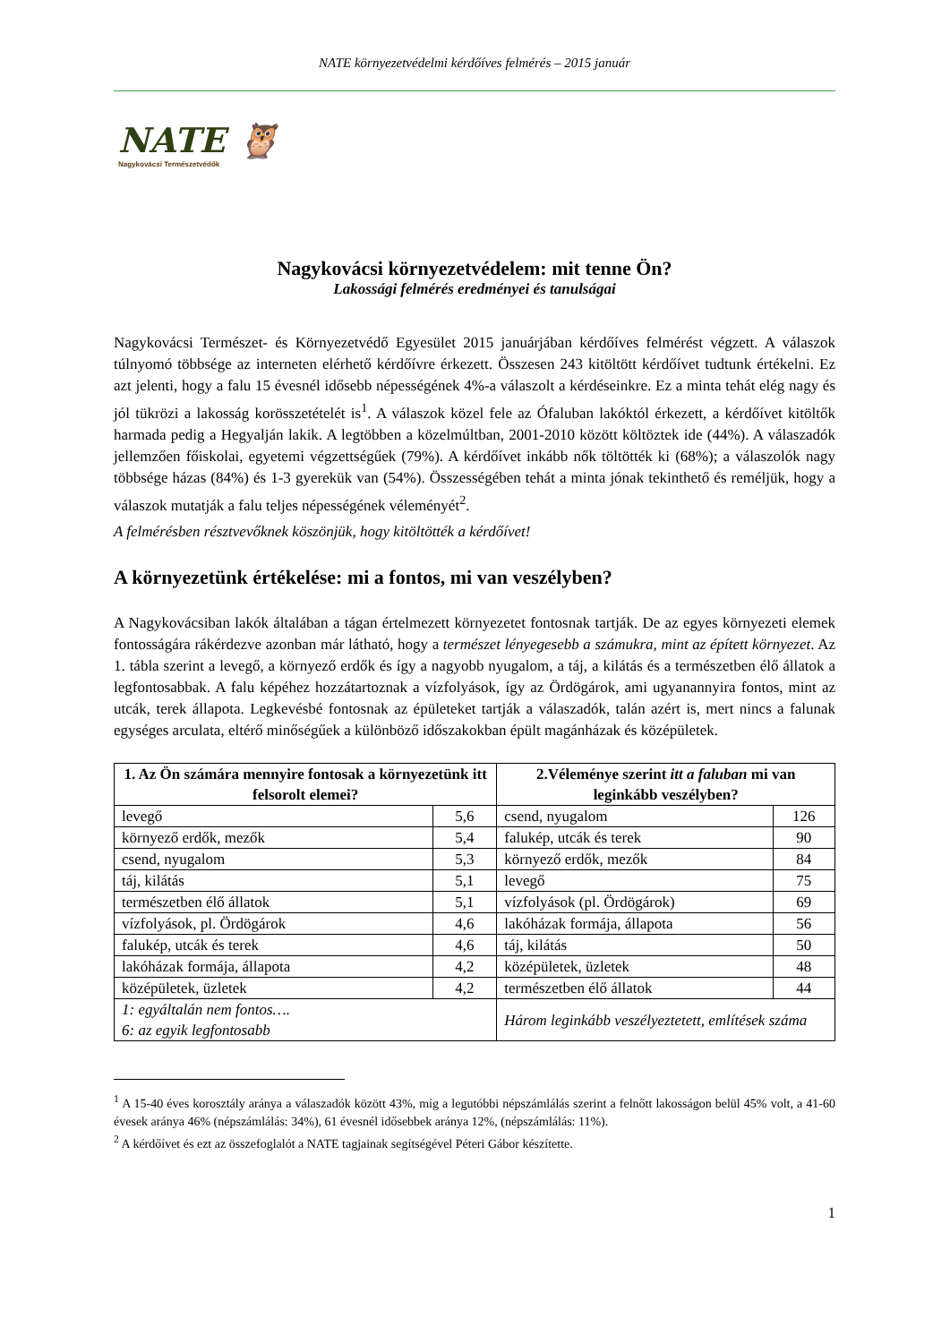NATE környezetvédelmi kérdőíves felmérés – 2015 január
NATE 🦉
Nagykovácsi Természetvédők
Nagykovácsi környezetvédelem: mit tenne Ön?
Lakossági felmérés eredményei és tanulságai
Nagykovácsi Természet- és Környezetvédő Egyesület 2015 januárjában kérdőíves felmérést végzett. A válaszok túlnyomó többsége az interneten elérhető kérdőívre érkezett. Összesen 243 kitöltött kérdőívet tudtunk értékelni. Ez azt jelenti, hogy a falu 15 évesnél idősebb népességének 4%-a válaszolt a kérdéseinkre. Ez a minta tehát elég nagy és jól tükrözi a lakosság korösszetételét is<sup>1</sup>. A válaszok közel fele az Ófaluban lakóktól érkezett, a kérdőívet kitöltők harmada pedig a Hegyalján lakik. A legtöbben a közelmúltban, 2001-2010 között költöztek ide (44%). A válaszadók jellemzően főiskolai, egyetemi végzettségűek (79%). A kérdőívet inkább nők töltötték ki (68%); a válaszolók nagy többsége házas (84%) és 1-3 gyerekük van (54%). Összességében tehát a minta jónak tekinthető és reméljük, hogy a válaszok mutatják a falu teljes népességének véleményét<sup>2</sup>.
A felmérésben résztvevőknek köszönjük, hogy kitöltötték a kérdőívet!
A környezetünk értékelése: mi a fontos, mi van veszélyben?
A Nagykovácsiban lakók általában a tágan értelmezett környezetet fontosnak tartják. De az egyes környezeti elemek fontosságára rákérdezve azonban már látható, hogy a természet lényegesebb a számukra, mint az épített környezet. Az 1. tábla szerint a levegő, a környező erdők és így a nagyobb nyugalom, a táj, a kilátás és a természetben élő állatok a legfontosabbak. A falu képéhez hozzátartoznak a vízfolyások, így az Ördögárok, ami ugyanannyira fontos, mint az utcák, terek állapota. Legkevésbé fontosnak az épületeket tartják a válaszadók, talán azért is, mert nincs a falunak egységes arculata, eltérő minőségűek a különböző időszakokban épült magánházak és középületek.
| 1. Az Ön számára mennyire fontosak a környezetünk itt felsorolt elemei? | | 2.Véleménye szerint itt a faluban mi van leginkább veszélyben? | |
| --- | --- | --- | --- |
| levegő | 5,6 | csend, nyugalom | 126 |
| környező erdők, mezők | 5,4 | falukép, utcák és terek | 90 |
| csend, nyugalom | 5,3 | környező erdők, mezők | 84 |
| táj, kilátás | 5,1 | levegő | 75 |
| természetben élő állatok | 5,1 | vízfolyások (pl. Ördögárok) | 69 |
| vízfolyások, pl. Ördögárok | 4,6 | lakóházak formája, állapota | 56 |
| falukép, utcák és terek | 4,6 | táj, kilátás | 50 |
| lakóházak formája, állapota | 4,2 | középületek, üzletek | 48 |
| középületek, üzletek | 4,2 | természetben élő állatok | 44 |
| 1: egyáltalán nem fontos…. 6: az egyik legfontosabb | | Három leginkább veszélyeztetett, említések száma | |
<sup>1</sup> A 15-40 éves korosztály aránya a válaszadók között 43%, míg a legutóbbi népszámlálás szerint a felnőtt lakosságon belül 45% volt, a 41-60 évesek aránya 46% (népszámlálás: 34%), 61 évesnél idősebbek aránya 12%, (népszámlálás: 11%).
<sup>2</sup> A kérdőívet és ezt az összefoglalót a NATE tagjainak segítségével Péteri Gábor készítette.
1